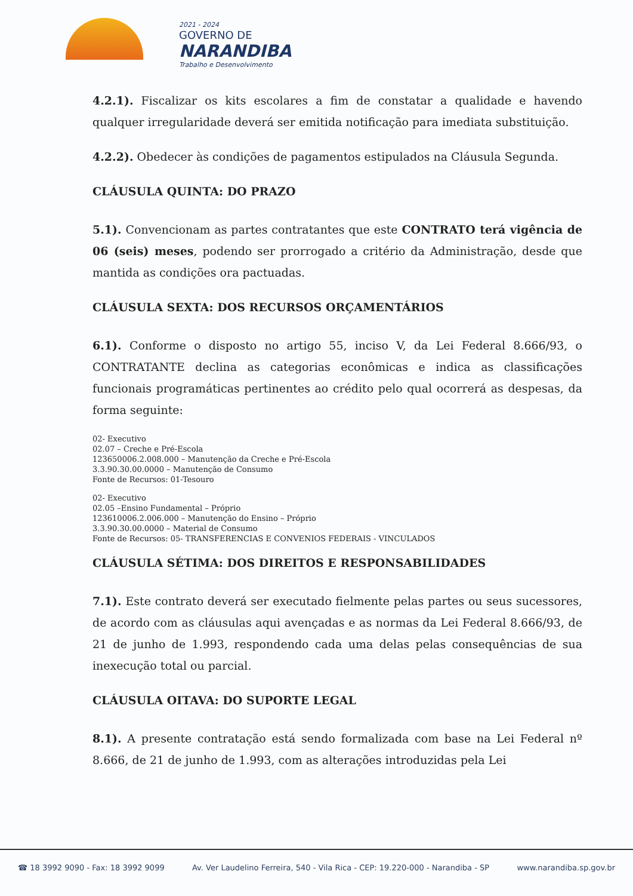2021 - 2024
GOVERNO DE
NARANDIBA
Trabalho e Desenvolvimento
4.2.1). Fiscalizar os kits escolares a fim de constatar a qualidade e havendo qualquer irregularidade deverá ser emitida notificação para imediata substituição.
4.2.2). Obedecer às condições de pagamentos estipulados na Cláusula Segunda.
CLÁUSULA QUINTA: DO PRAZO
5.1). Convencionam as partes contratantes que este CONTRATO terá vigência de 06 (seis) meses, podendo ser prorrogado a critério da Administração, desde que mantida as condições ora pactuadas.
CLÁUSULA SEXTA: DOS RECURSOS ORÇAMENTÁRIOS
6.1). Conforme o disposto no artigo 55, inciso V, da Lei Federal 8.666/93, o CONTRATANTE declina as categorias econômicas e indica as classificações funcionais programáticas pertinentes ao crédito pelo qual ocorrerá as despesas, da forma seguinte:
02- Executivo
02.07 – Creche e Pré-Escola
123650006.2.008.000 – Manutenção da Creche e Pré-Escola
3.3.90.30.00.0000 – Manutenção de Consumo
Fonte de Recursos: 01-Tesouro
02- Executivo
02.05 –Ensino Fundamental – Próprio
123610006.2.006.000 – Manutenção do Ensino – Próprio
3.3.90.30.00.0000 – Material de Consumo
Fonte de Recursos: 05- TRANSFERENCIAS E CONVENIOS FEDERAIS - VINCULADOS
CLÁUSULA SÉTIMA: DOS DIREITOS E RESPONSABILIDADES
7.1). Este contrato deverá ser executado fielmente pelas partes ou seus sucessores, de acordo com as cláusulas aqui avençadas e as normas da Lei Federal 8.666/93, de 21 de junho de 1.993, respondendo cada uma delas pelas consequências de sua inexecução total ou parcial.
CLÁUSULA OITAVA: DO SUPORTE LEGAL
8.1). A presente contratação está sendo formalizada com base na Lei Federal nº 8.666, de 21 de junho de 1.993, com as alterações introduzidas pela Lei
☎ 18 3992 9090 - Fax: 18 3992 9099 Av. Ver Laudelino Ferreira, 540 - Vila Rica - CEP: 19.220-000 - Narandiba - SP www.narandiba.sp.gov.br